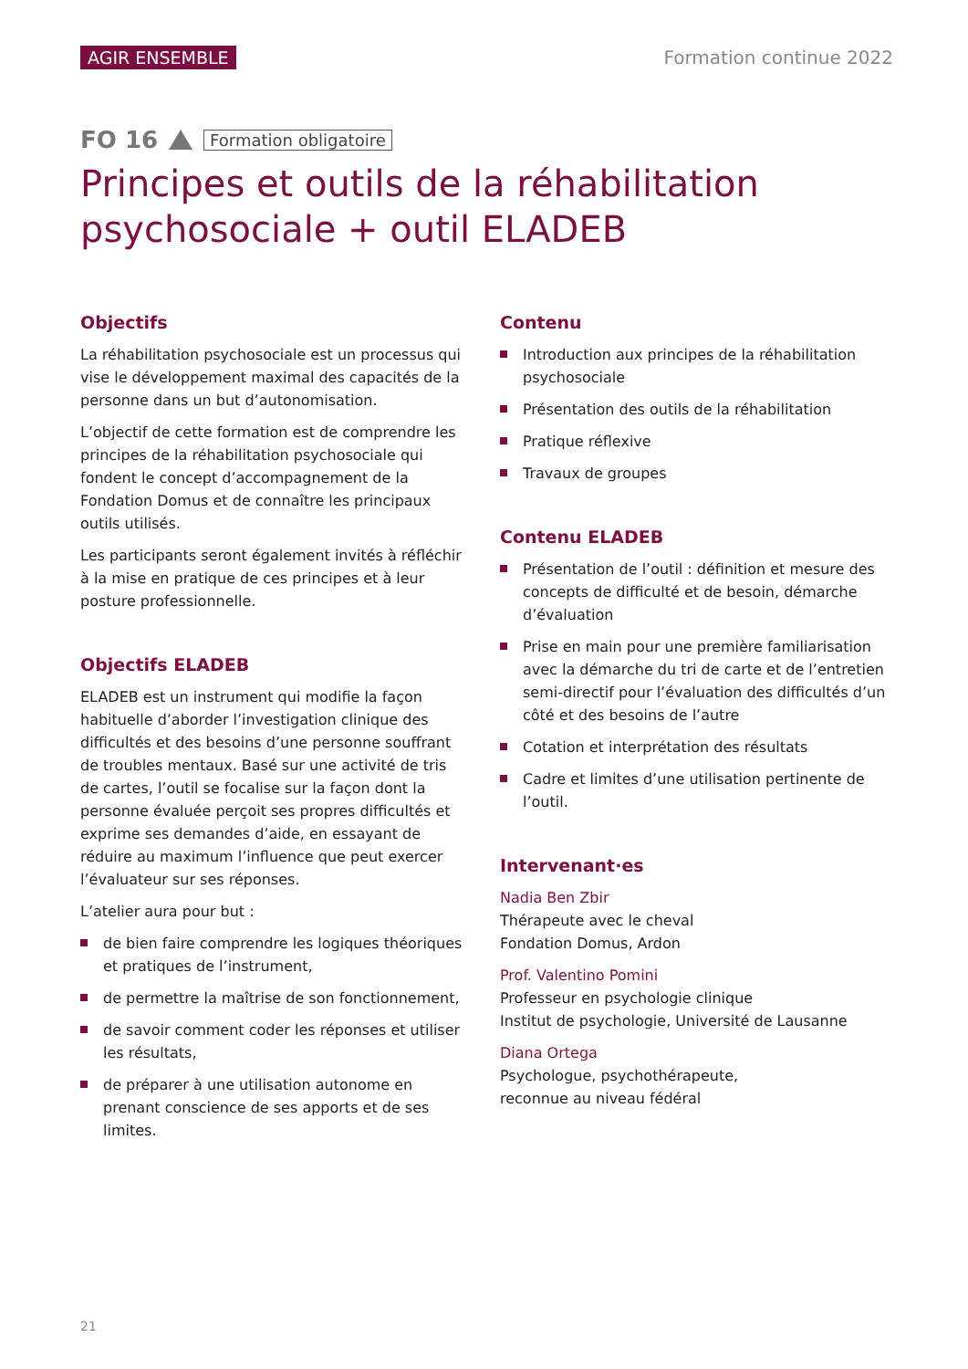AGIR ENSEMBLE Formation continue 2022
FO 16 Formation obligatoire
Principes et outils de la réhabilitation psychosociale + outil ELADEB
Objectifs
La réhabilitation psychosociale est un processus qui vise le développement maximal des capacités de la personne dans un but d’autonomisation.
L’objectif de cette formation est de comprendre les principes de la réhabilitation psychosociale qui fondent le concept d’accompagnement de la Fondation Domus et de connaître les principaux outils utilisés.
Les participants seront également invités à réfléchir à la mise en pratique de ces principes et à leur posture professionnelle.
Objectifs ELADEB
ELADEB est un instrument qui modifie la façon habituelle d’aborder l’investigation clinique des difficultés et des besoins d’une personne souffrant de troubles mentaux. Basé sur une activité de tris de cartes, l’outil se focalise sur la façon dont la personne évaluée perçoit ses propres difficultés et exprime ses demandes d’aide, en essayant de réduire au maximum l’influence que peut exercer l’évaluateur sur ses réponses.
L’atelier aura pour but :
de bien faire comprendre les logiques théoriques et pratiques de l’instrument,
de permettre la maîtrise de son fonctionnement,
de savoir comment coder les réponses et utiliser les résultats,
de préparer à une utilisation autonome en prenant conscience de ses apports et de ses limites.
Contenu
Introduction aux principes de la réhabilitation psychosociale
Présentation des outils de la réhabilitation
Pratique réflexive
Travaux de groupes
Contenu ELADEB
Présentation de l’outil : définition et mesure des concepts de difficulté et de besoin, démarche d’évaluation
Prise en main pour une première familiarisation avec la démarche du tri de carte et de l’entretien semi-directif pour l’évaluation des difficultés d’un côté et des besoins de l’autre
Cotation et interprétation des résultats
Cadre et limites d’une utilisation pertinente de l’outil.
Intervenant·es
Nadia Ben Zbir
Thérapeute avec le cheval
Fondation Domus, Ardon
Prof. Valentino Pomini
Professeur en psychologie clinique
Institut de psychologie, Université de Lausanne
Diana Ortega
Psychologue, psychothérapeute,
reconnue au niveau fédéral
21